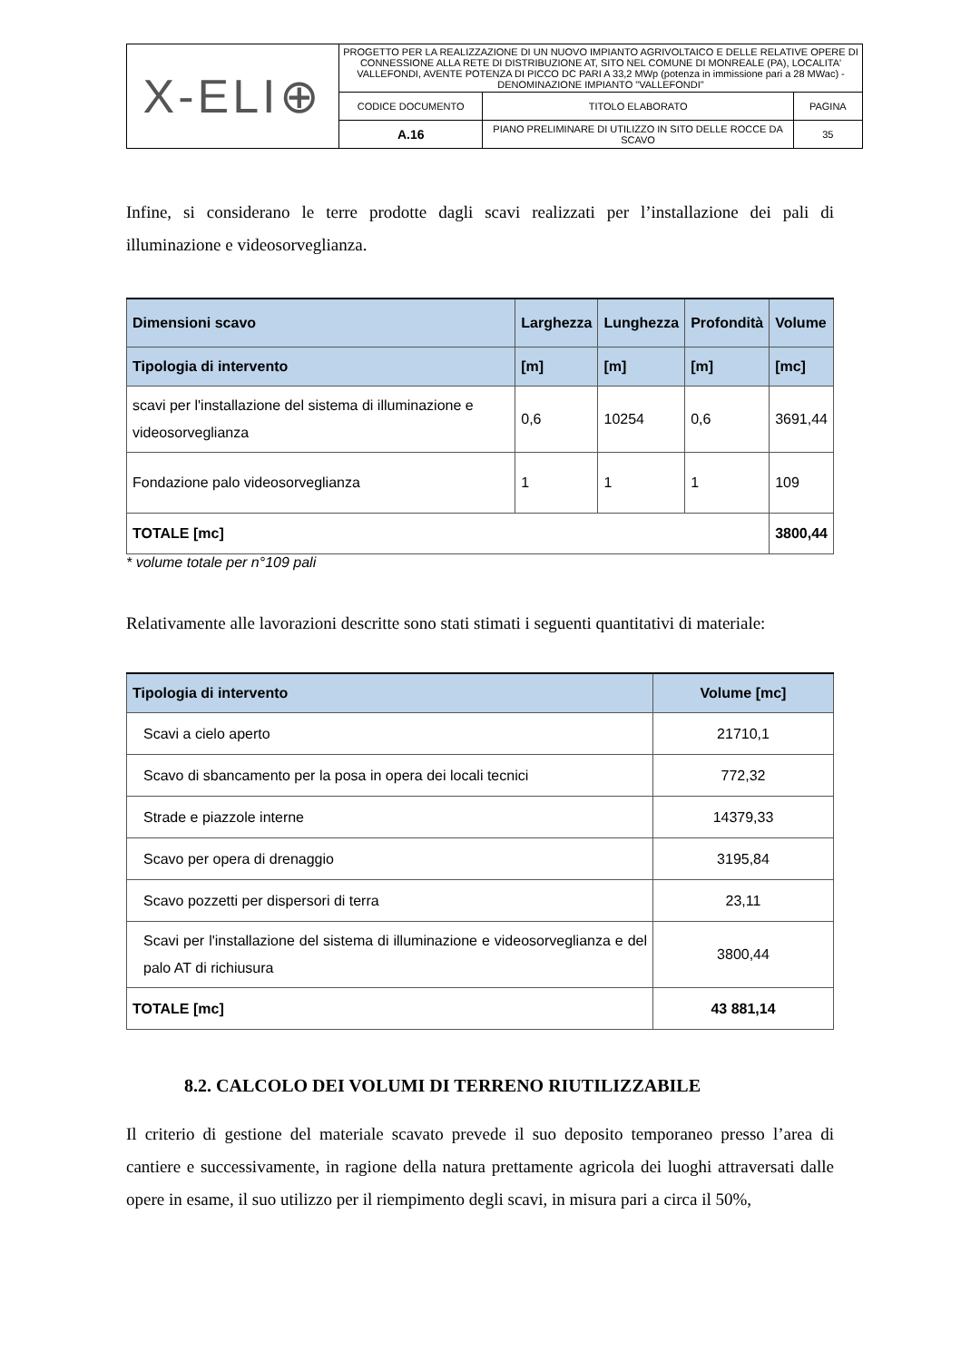| X-ELI⊕ | PROGETTO PER LA REALIZZAZIONE DI UN NUOVO IMPIANTO AGRIVOLTAICO E DELLE RELATIVE OPERE DI CONNESSIONE ALLA RETE DI DISTRIBUZIONE AT, SITO NEL COMUNE DI MONREALE (PA), LOCALITA' VALLEFONDI, AVENTE POTENZA DI PICCO DC PARI A 33,2 MWp (potenza in immissione pari a 28 MWac) - DENOMINAZIONE IMPIANTO "VALLEFONDI" | | |
| | CODICE DOCUMENTO | TITOLO ELABORATO | PAGINA |
| | A.16 | PIANO PRELIMINARE DI UTILIZZO IN SITO DELLE ROCCE DA SCAVO | 35 |
Infine, si considerano le terre prodotte dagli scavi realizzati per l’installazione dei pali di illuminazione e videosorveglianza.
| Dimensioni scavo | Larghezza | Lunghezza | Profondità | Volume |
| --- | --- | --- | --- | --- |
| Tipologia di intervento | [m] | [m] | [m] | [mc] |
| scavi per l'installazione del sistema di illuminazione e videosorveglianza | 0,6 | 10254 | 0,6 | 3691,44 |
| Fondazione palo videosorveglianza | 1 | 1 | 1 | 109 |
| TOTALE [mc] | | | | 3800,44 |
* volume totale per n°109 pali
Relativamente alle lavorazioni descritte sono stati stimati i seguenti quantitativi di materiale:
| Tipologia di intervento | Volume [mc] |
| --- | --- |
| Scavi a cielo aperto | 21710,1 |
| Scavo di sbancamento per la posa in opera dei locali tecnici | 772,32 |
| Strade e piazzole interne | 14379,33 |
| Scavo per opera di drenaggio | 3195,84 |
| Scavo pozzetti per dispersori di terra | 23,11 |
| Scavi per l'installazione del sistema di illuminazione e videosorveglianza e del palo AT di richiusura | 3800,44 |
| TOTALE [mc] | 43 881,14 |
8.2. CALCOLO DEI VOLUMI DI TERRENO RIUTILIZZABILE
Il criterio di gestione del materiale scavato prevede il suo deposito temporaneo presso l’area di cantiere e successivamente, in ragione della natura prettamente agricola dei luoghi attraversati dalle opere in esame, il suo utilizzo per il riempimento degli scavi, in misura pari a circa il 50%,